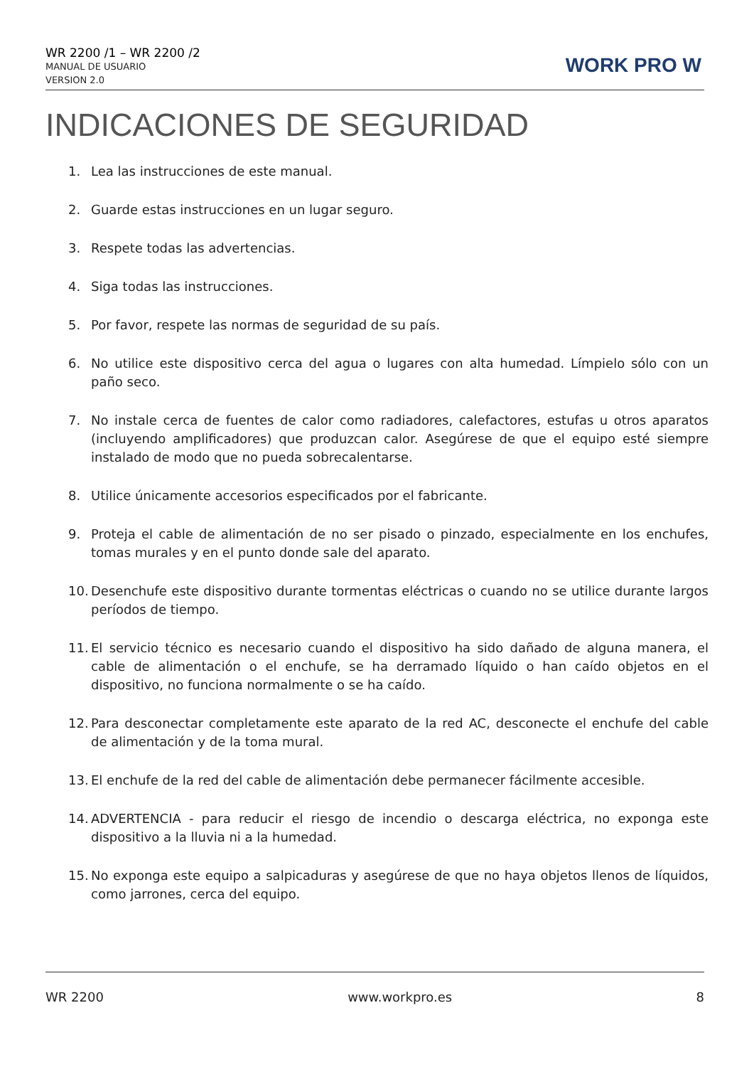WR 2200 /1 – WR 2200 /2
MANUAL DE USUARIO
VERSION 2.0
WORK PRO W
INDICACIONES DE SEGURIDAD
1. Lea las instrucciones de este manual.
2. Guarde estas instrucciones en un lugar seguro.
3. Respete todas las advertencias.
4. Siga todas las instrucciones.
5. Por favor, respete las normas de seguridad de su país.
6. No utilice este dispositivo cerca del agua o lugares con alta humedad. Límpielo sólo con un paño seco.
7. No instale cerca de fuentes de calor como radiadores, calefactores, estufas u otros aparatos (incluyendo amplificadores) que produzcan calor. Asegúrese de que el equipo esté siempre instalado de modo que no pueda sobrecalentarse.
8. Utilice únicamente accesorios especificados por el fabricante.
9. Proteja el cable de alimentación de no ser pisado o pinzado, especialmente en los enchufes, tomas murales y en el punto donde sale del aparato.
10. Desenchufe este dispositivo durante tormentas eléctricas o cuando no se utilice durante largos períodos de tiempo.
11. El servicio técnico es necesario cuando el dispositivo ha sido dañado de alguna manera, el cable de alimentación o el enchufe, se ha derramado líquido o han caído objetos en el dispositivo, no funciona normalmente o se ha caído.
12. Para desconectar completamente este aparato de la red AC, desconecte el enchufe del cable de alimentación y de la toma mural.
13. El enchufe de la red del cable de alimentación debe permanecer fácilmente accesible.
14. ADVERTENCIA - para reducir el riesgo de incendio o descarga eléctrica, no exponga este dispositivo a la lluvia ni a la humedad.
15. No exponga este equipo a salpicaduras y asegúrese de que no haya objetos llenos de líquidos, como jarrones, cerca del equipo.
WR 2200 www.workpro.es 8